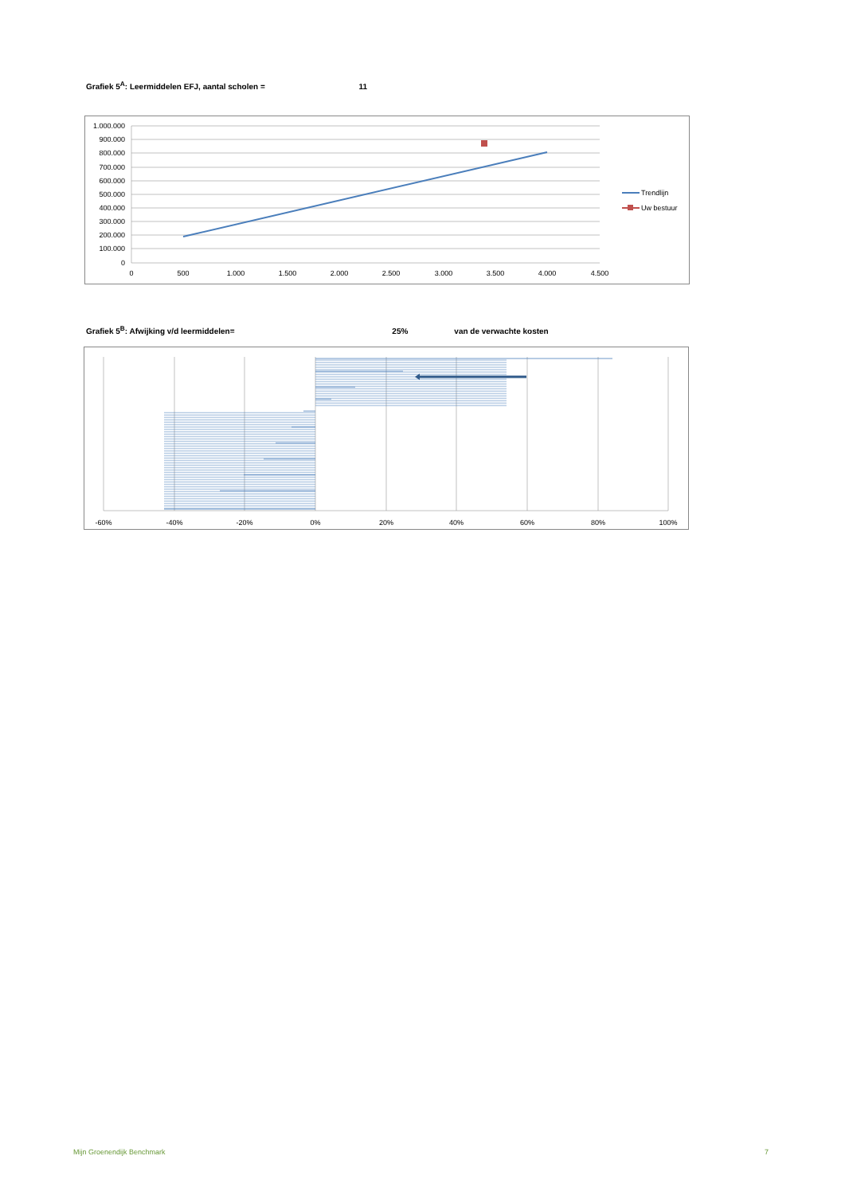Grafiek 5<sup>A</sup>: Leermiddelen EFJ, aantal scholen = 11
1.000.000
900.000
800.000
700.000
600.000
500.000
400.000
300.000
200.000
100.000
0
0
500
1.000
1.500
2.000
2.500
3.000
3.500
4.000
4.500
Trendlijn
Uw bestuur
Grafiek 5<sup>B</sup>: Afwijking v/d leermiddelen= 25% van de verwachte kosten
-60%
-40%
-20%
0%
20%
40%
60%
80%
100%
Mijn Groenendijk Benchmark 7